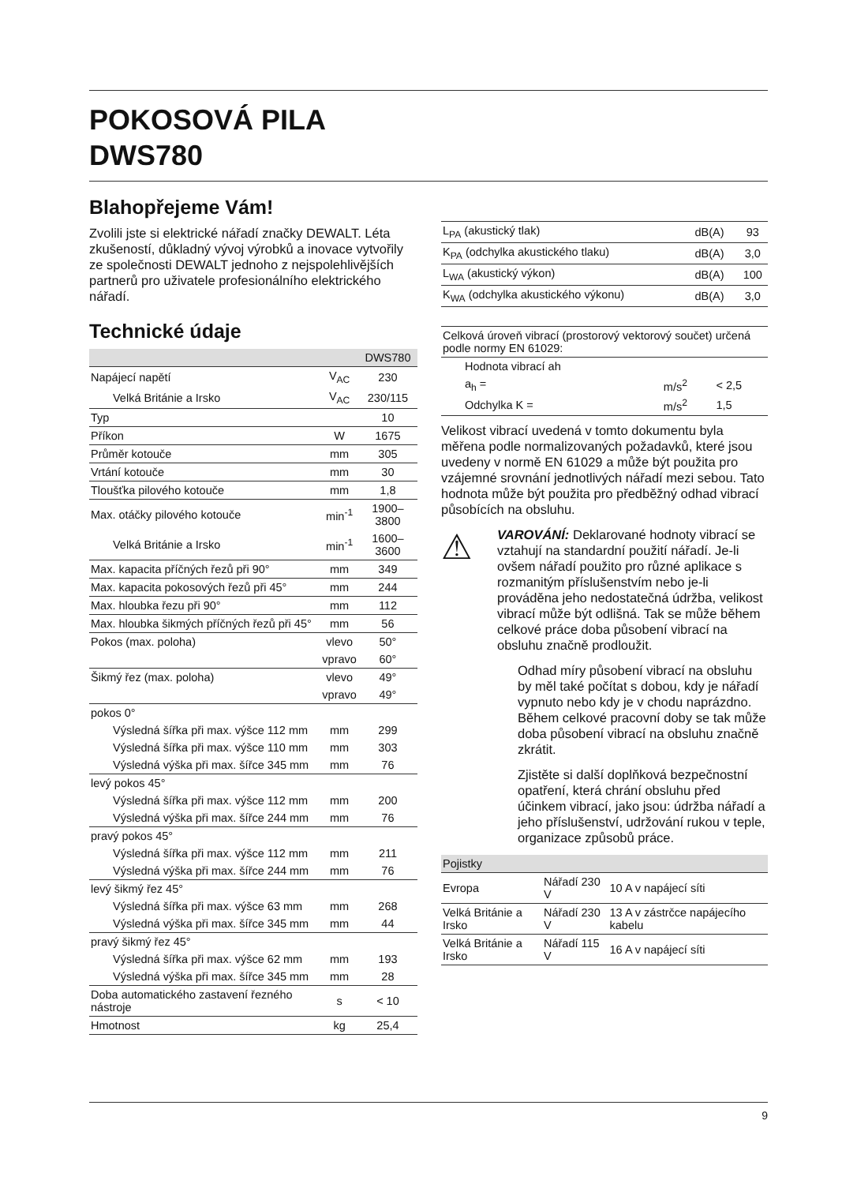POKOSOVÁ PILA
DWS780
Blahopřejeme Vám!
Zvolili jste si elektrické nářadí značky DEWALT. Léta zkušeností, důkladný vývoj výrobků a inovace vytvořily ze společnosti DEWALT jednoho z nejspolehlivějších partnerů pro uživatele profesionálního elektrického nářadí.
Technické údaje
| | | DWS780 |
| Napájecí napětí | V<sub>AC</sub> | 230 |
| Velká Británie a Irsko | V<sub>AC</sub> | 230/115 |
| Typ | | 10 |
| Příkon | W | 1675 |
| Průměr kotouče | mm | 305 |
| Vrtání kotouče | mm | 30 |
| Tloušťka pilového kotouče | mm | 1,8 |
| Max. otáčky pilového kotouče | min<sup>-1</sup> | 1900–3800 |
| Velká Británie a Irsko | min<sup>-1</sup> | 1600–3600 |
| Max. kapacita příčných řezů při 90° | mm | 349 |
| Max. kapacita pokosových řezů při 45° | mm | 244 |
| Max. hloubka řezu při 90° | mm | 112 |
| Max. hloubka šikmých příčných řezů při 45° | mm | 56 |
| Pokos (max. poloha) | vlevo | 50° |
| | vpravo | 60° |
| Šikmý řez (max. poloha) | vlevo | 49° |
| | vpravo | 49° |
| pokos 0° | | |
| Výsledná šířka při max. výšce 112 mm | mm | 299 |
| Výsledná šířka při max. výšce 110 mm | mm | 303 |
| Výsledná výška při max. šířce 345 mm | mm | 76 |
| levý pokos 45° | | |
| Výsledná šířka při max. výšce 112 mm | mm | 200 |
| Výsledná výška při max. šířce 244 mm | mm | 76 |
| pravý pokos 45° | | |
| Výsledná šířka při max. výšce 112 mm | mm | 211 |
| Výsledná výška při max. šířce 244 mm | mm | 76 |
| levý šikmý řez 45° | | |
| Výsledná šířka při max. výšce 63 mm | mm | 268 |
| Výsledná výška při max. šířce 345 mm | mm | 44 |
| pravý šikmý řez 45° | | |
| Výsledná šířka při max. výšce 62 mm | mm | 193 |
| Výsledná výška při max. šířce 345 mm | mm | 28 |
| Doba automatického zastavení řezného nástroje | s | < 10 |
| Hmotnost | kg | 25,4 |
| L<sub>PA</sub> (akustický tlak) | dB(A) | 93 |
| K<sub>PA</sub> (odchylka akustického tlaku) | dB(A) | 3,0 |
| L<sub>WA</sub> (akustický výkon) | dB(A) | 100 |
| K<sub>WA</sub> (odchylka akustického výkonu) | dB(A) | 3,0 |
| Celková úroveň vibrací (prostorový vektorový součet) určená podle normy EN 61029: | | |
| Hodnota vibrací ah | | |
| a<sub>h</sub> = | m/s<sup>2</sup> | < 2,5 |
| Odchylka K = | m/s<sup>2</sup> | 1,5 |
Velikost vibrací uvedená v tomto dokumentu byla měřena podle normalizovaných požadavků, které jsou uvedeny v normě EN 61029 a může být použita pro vzájemné srovnání jednotlivých nářadí mezi sebou. Tato hodnota může být použita pro předběžný odhad vibrací působících na obsluhu.
⚠
VAROVÁNÍ: Deklarované hodnoty vibrací se vztahují na standardní použití nářadí. Je-li ovšem nářadí použito pro různé aplikace s rozmanitým příslušenstvím nebo je-li prováděna jeho nedostatečná údržba, velikost vibrací může být odlišná. Tak se může během celkové práce doba působení vibrací na obsluhu značně prodloužit.
Odhad míry působení vibrací na obsluhu by měl také počítat s dobou, kdy je nářadí vypnuto nebo kdy je v chodu naprázdno. Během celkové pracovní doby se tak může doba působení vibrací na obsluhu značně zkrátit.
Zjistěte si další doplňková bezpečnostní opatření, která chrání obsluhu před účinkem vibrací, jako jsou: údržba nářadí a jeho příslušenství, udržování rukou v teple, organizace způsobů práce.
| Pojistky | | |
| Evropa | Nářadí 230 V | 10 A v napájecí síti |
| Velká Británie a Irsko | Nářadí 230 V | 13 A v zástrčce napájecího kabelu |
| Velká Británie a Irsko | Nářadí 115 V | 16 A v napájecí síti |
9